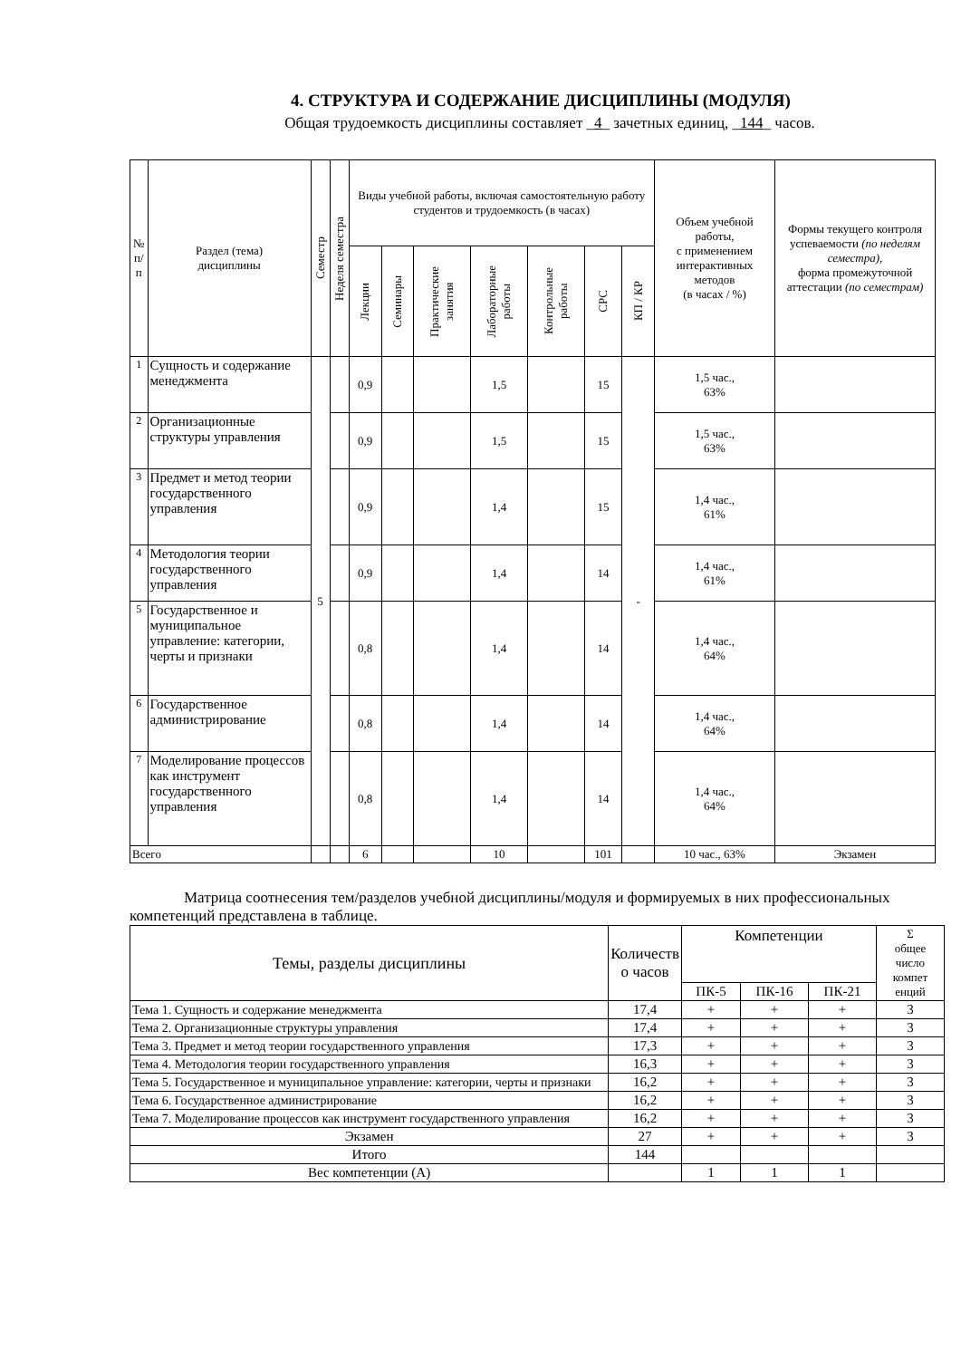4. СТРУКТУРА И СОДЕРЖАНИЕ ДИСЦИПЛИНЫ (МОДУЛЯ)
Общая трудоемкость дисциплины составляет _4_ зачетных единиц, _144_ часов.
| № п/п | Раздел (тема) дисциплины | Семестр | Неделя семестра | Виды учебной работы, включая самостоятельную работу студентов и трудоемкость (в часах) | | | | | | | Объем учебной работы, с применением интерактивных методов (в часах / %) | Формы текущего контроля успеваемости (по неделям семестра), форма промежуточной аттестации (по семестрам) |
| --- | --- | --- | --- | --- | --- | --- | --- | --- | --- | --- | --- | --- |
| | | | | Лекции | Семинары | Практические занятия | Лабораторные работы | Контрольные работы | СРС | КП / КР | | |
| 1 | Сущность и содержание менеджмента | 5 | | 0,9 | | | 1,5 | | 15 | - | 1,5 час., 63% | |
| 2 | Организационные структуры управления | | | 0,9 | | | 1,5 | | 15 | | 1,5 час., 63% | |
| 3 | Предмет и метод теории государственного управления | | | 0,9 | | | 1,4 | | 15 | | 1,4 час., 61% | |
| 4 | Методология теории государственного управления | | | 0,9 | | | 1,4 | | 14 | | 1,4 час., 61% | |
| 5 | Государственное и муниципальное управление: категории, черты и признаки | | | 0,8 | | | 1,4 | | 14 | | 1,4 час., 64% | |
| 6 | Государственное администрирование | | | 0,8 | | | 1,4 | | 14 | | 1,4 час., 64% | |
| 7 | Моделирование процессов как инструмент государственного управления | | | 0,8 | | | 1,4 | | 14 | | 1,4 час., 64% | |
| Всего | | | | 6 | | | 10 | | 101 | | 10 час., 63% | Экзамен |
Матрица соотнесения тем/разделов учебной дисциплины/модуля и формируемых в них профессиональных компетенций представлена в таблице.
| Темы, разделы дисциплины | Количеств о часов | Компетенции | | | Σ общее число компет енций |
| --- | --- | --- | --- | --- | --- |
| | | ПК-5 | ПК-16 | ПК-21 | |
| Тема 1. Сущность и содержание менеджмента | 17,4 | + | + | + | 3 |
| Тема 2. Организационные структуры управления | 17,4 | + | + | + | 3 |
| Тема 3. Предмет и метод теории государственного управления | 17,3 | + | + | + | 3 |
| Тема 4. Методология теории государственного управления | 16,3 | + | + | + | 3 |
| Тема 5. Государственное и муниципальное управление: категории, черты и признаки | 16,2 | + | + | + | 3 |
| Тема 6. Государственное администрирование | 16,2 | + | + | + | 3 |
| Тема 7. Моделирование процессов как инструмент государственного управления | 16,2 | + | + | + | 3 |
| Экзамен | 27 | + | + | + | 3 |
| Итого | 144 | | | | |
| Вес компетенции (А) | | 1 | 1 | 1 | |